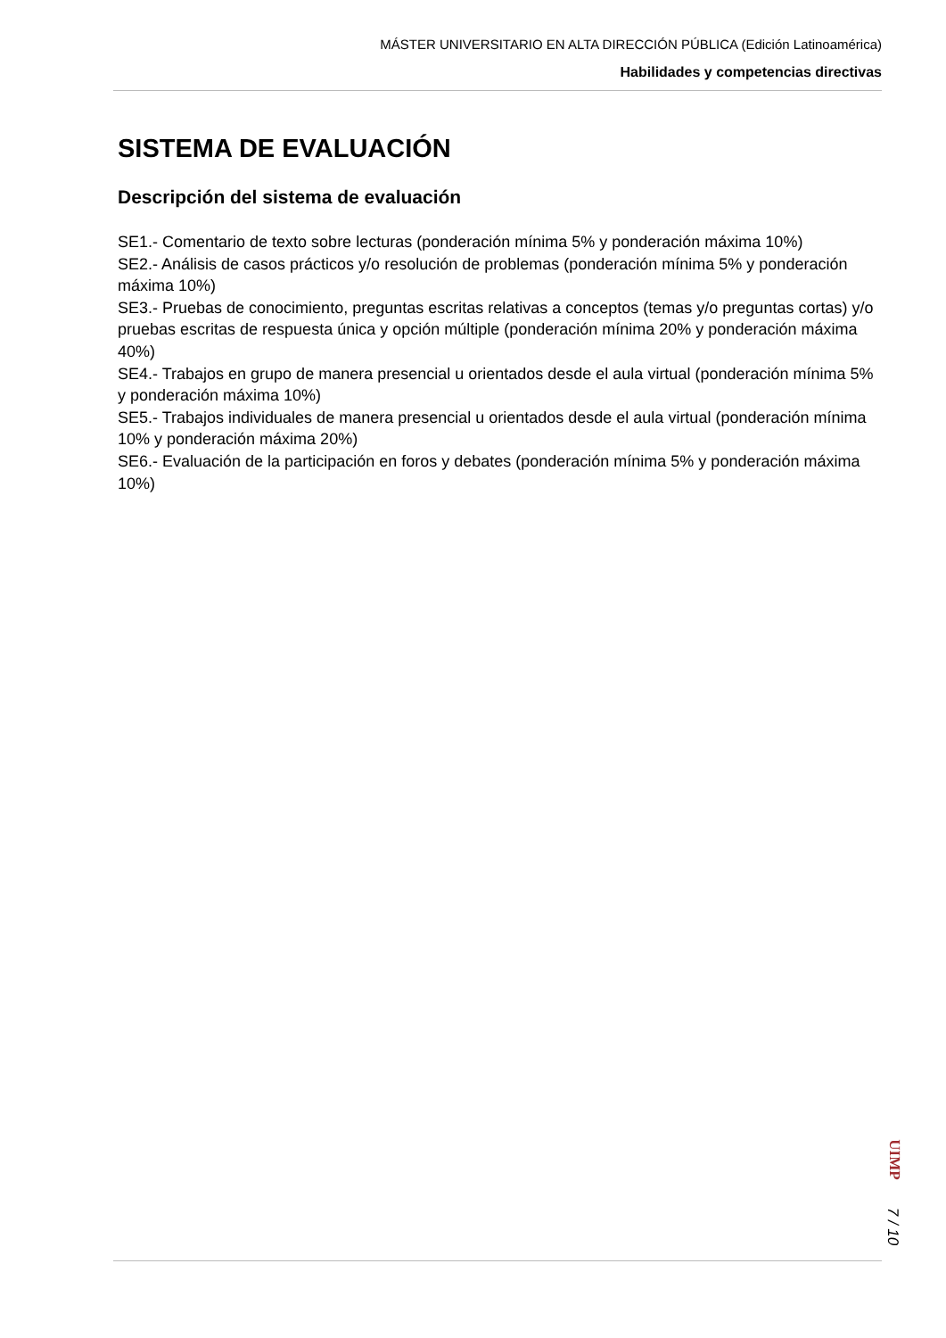MÁSTER UNIVERSITARIO EN ALTA DIRECCIÓN PÚBLICA (Edición Latinoamérica)
Habilidades y competencias directivas
SISTEMA DE EVALUACIÓN
Descripción del sistema de evaluación
SE1.- Comentario de texto sobre lecturas (ponderación mínima 5% y ponderación máxima 10%)
SE2.- Análisis de casos prácticos y/o resolución de problemas (ponderación mínima 5% y ponderación máxima 10%)
SE3.- Pruebas de conocimiento, preguntas escritas relativas a conceptos (temas y/o preguntas cortas) y/o pruebas escritas de respuesta única y opción múltiple (ponderación mínima 20% y ponderación máxima 40%)
SE4.- Trabajos en grupo de manera presencial u orientados desde el aula virtual (ponderación mínima 5% y ponderación máxima 10%)
SE5.- Trabajos individuales de manera presencial u orientados desde el aula virtual (ponderación mínima 10% y ponderación máxima 20%)
SE6.- Evaluación de la participación en foros y debates (ponderación mínima 5% y ponderación máxima 10%)
UIMP
7 / 10